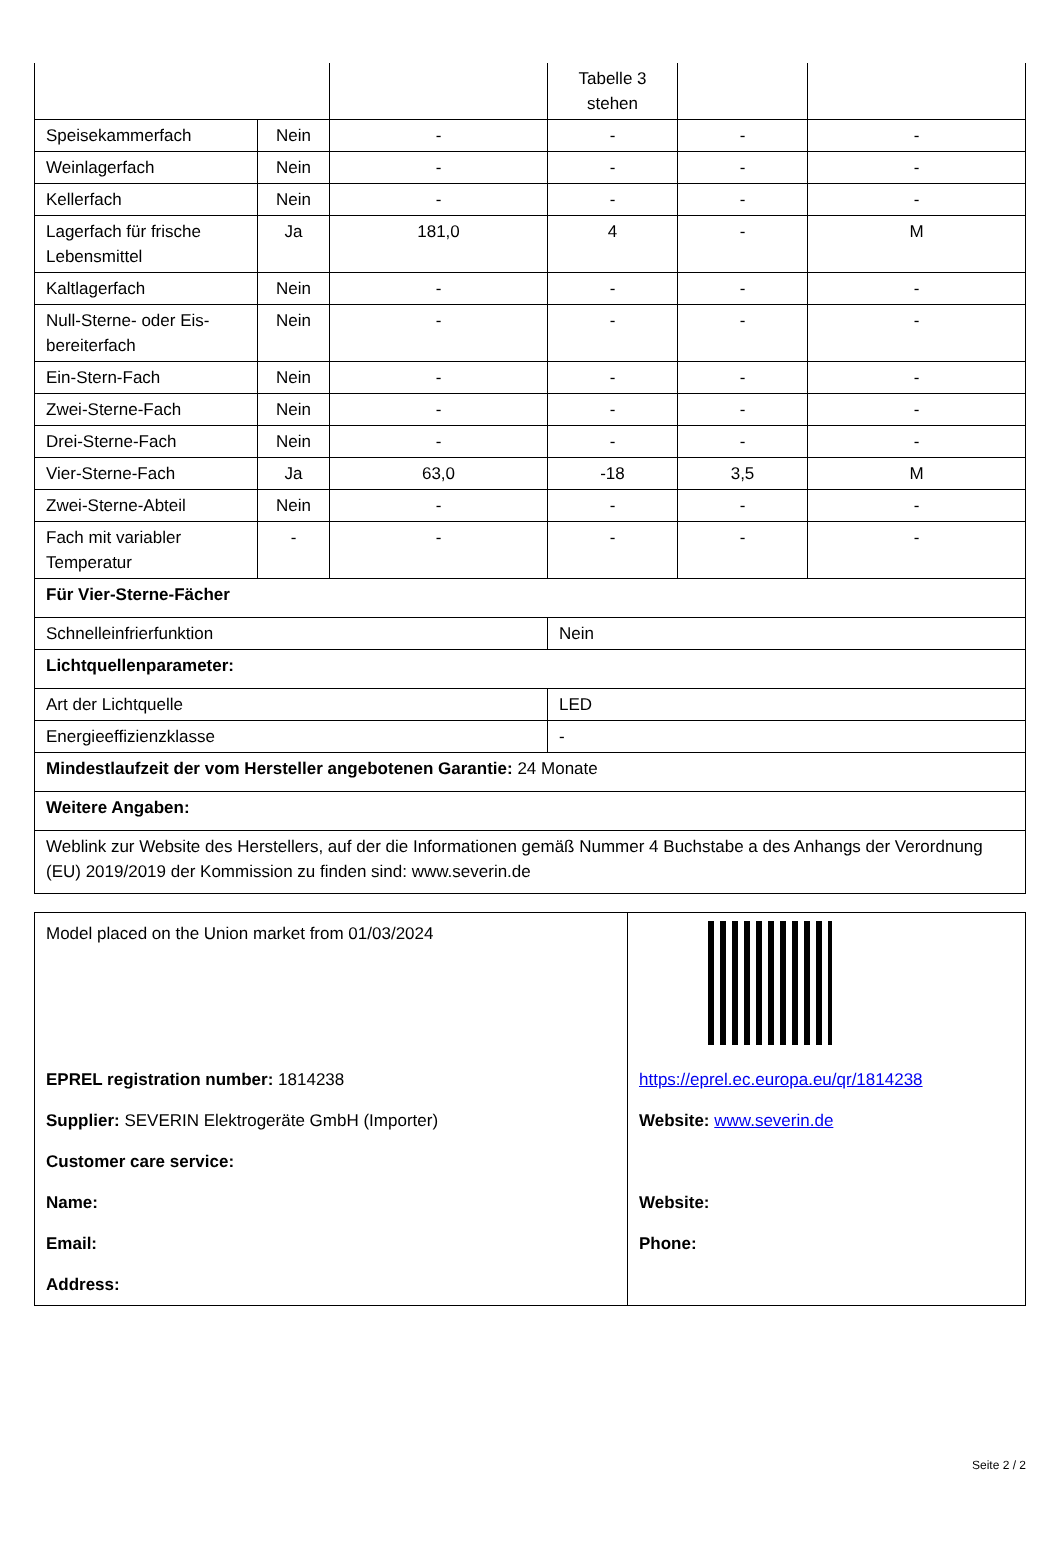| | | | Tabelle 3 stehen | | |
| Speisekammerfach | Nein | - | - | - | - |
| Weinlagerfach | Nein | - | - | - | - |
| Kellerfach | Nein | - | - | - | - |
| Lagerfach für frische Lebensmittel | Ja | 181,0 | 4 | - | M |
| Kaltlagerfach | Nein | - | - | - | - |
| Null-Sterne- oder Eis-bereiterfach | Nein | - | - | - | - |
| Ein-Stern-Fach | Nein | - | - | - | - |
| Zwei-Sterne-Fach | Nein | - | - | - | - |
| Drei-Sterne-Fach | Nein | - | - | - | - |
| Vier-Sterne-Fach | Ja | 63,0 | -18 | 3,5 | M |
| Zwei-Sterne-Abteil | Nein | - | - | - | - |
| Fach mit variabler Temperatur | - | - | - | - | - |
| Für Vier-Sterne-Fächer | | | | | |
| Schnelleinfrierfunktion | | | Nein | | |
| Lichtquellenparameter: | | | | | |
| Art der Lichtquelle | | | LED | | |
| Energieeffizienzklasse | | | - | | |
| Mindestlaufzeit der vom Hersteller angebotenen Garantie: 24 Monate | | | | | |
| Weitere Angaben: | | | | | |
| Weblink zur Website des Herstellers, auf der die Informationen gemäß Nummer 4 Buchstabe a des Anhangs der Verordnung (EU) 2019/2019 der Kommission zu finden sind: www.severin.de | | | | | |
| Model placed on the Union market from 01/03/2024 | |
| EPREL registration number: 1814238 | https://eprel.ec.europa.eu/qr/1814238 |
| Supplier: SEVERIN Elektrogeräte GmbH (Importer) | Website: www.severin.de |
| Customer care service: | |
| Name: | Website: |
| Email: | Phone: |
| Address: | |
Seite 2 / 2